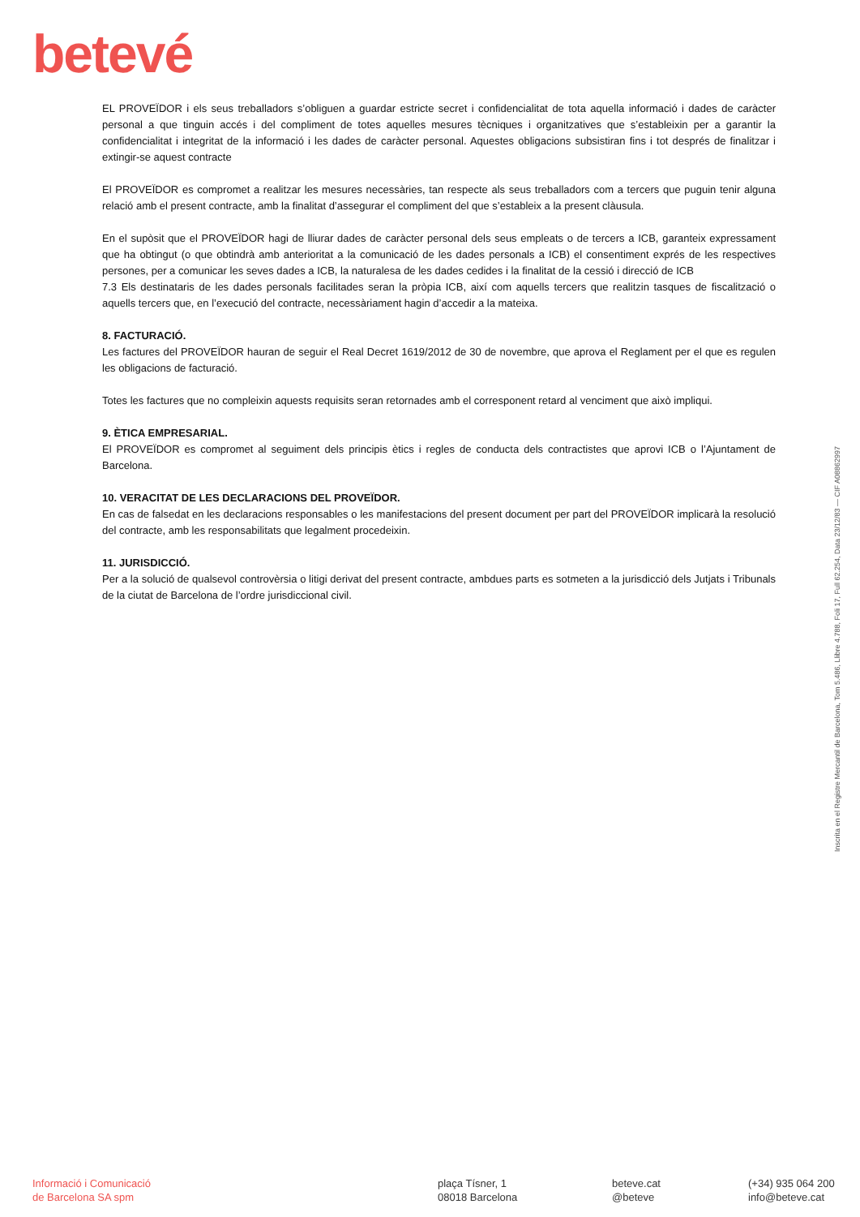betevé
EL PROVEÏDOR i els seus treballadors s’obliguen a guardar estricte secret i confidencialitat de tota aquella informació i dades de caràcter personal a que tinguin accés i del compliment de totes aquelles mesures tècniques i organitzatives que s’estableixin per a garantir la confidencialitat i integritat de la informació i les dades de caràcter personal. Aquestes obligacions subsistiran fins i tot després de finalitzar i extingir-se aquest contracte
El PROVEÏDOR es compromet a realitzar les mesures necessàries, tan respecte als seus treballadors com a tercers que puguin tenir alguna relació amb el present contracte, amb la finalitat d’assegurar el compliment del que s’estableix a la present clàusula.
En el supòsit que el PROVEÏDOR hagi de lliurar dades de caràcter personal dels seus empleats o de tercers a ICB, garanteix expressament que ha obtingut (o que obtindrà amb anterioritat a la comunicació de les dades personals a ICB) el consentiment exprés de les respectives persones, per a comunicar les seves dades a ICB, la naturalesa de les dades cedides i la finalitat de la cessió i direcció de ICB
7.3 Els destinataris de les dades personals facilitades seran la pròpia ICB, així com aquells tercers que realitzin tasques de fiscalització o aquells tercers que, en l’execució del contracte, necessàriament hagin d’accedir a la mateixa.
8. FACTURACIÓ.
Les factures del PROVEÏDOR hauran de seguir el Real Decret 1619/2012 de 30 de novembre, que aprova el Reglament per el que es regulen les obligacions de facturació.
Totes les factures que no compleixin aquests requisits seran retornades amb el corresponent retard al venciment que això impliqui.
9. ÈTICA EMPRESARIAL.
El PROVEÏDOR es compromet al seguiment dels principis ètics i regles de conducta dels contractistes que aprovi ICB o l’Ajuntament de Barcelona.
10. VERACITAT DE LES DECLARACIONS DEL PROVEÏDOR.
En cas de falsedat en les declaracions responsables o les manifestacions del present document per part del PROVEÏDOR implicarà la resolució del contracte, amb les responsabilitats que legalment procedeixin.
11. JURISDICCIÓ.
Per a la solució de qualsevol controvèrsia o litigi derivat del present contracte, ambdues parts es sotmeten a la jurisdicció dels Jutjats i Tribunals de la ciutat de Barcelona de l’ordre jurisdiccional civil.
Inscrita en el Registre Mercantil de Barcelona, Tom 5.486, Llibre 4.788, Foli 17, Full 62.254, Data 23/12/83 — CIF A08862997
Informació i Comunicació
de Barcelona SA spm
plaça Tísner, 1
08018 Barcelona
beteve.cat
@beteve
(+34) 935 064 200
info@beteve.cat